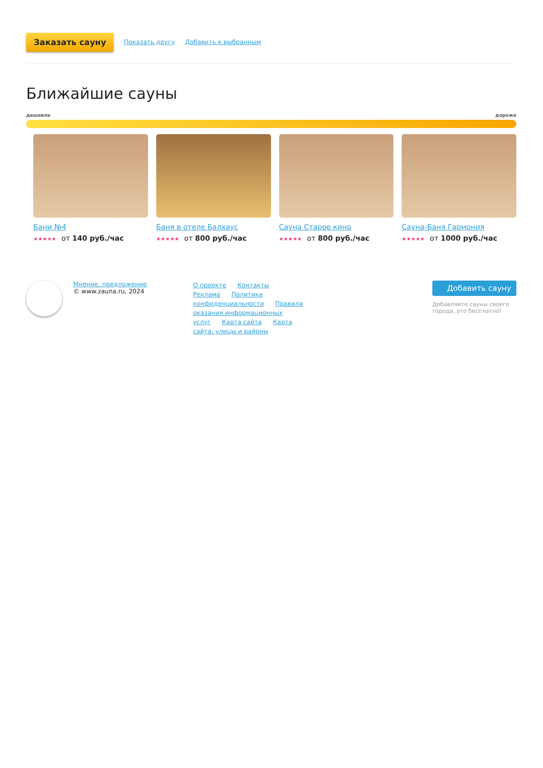Заказать сауну Показать другу Добавить к выбранным
Ближайшие сауны
дешевле дороже
Бани №4
★★★★★ от 140 руб./час
Баня в отеле Балхаус
★★★★★ от 800 руб./час
Сауна Старое кино
★★★★★ от 800 руб./час
Сауна-Баня Гармония
★★★★★ от 1000 руб./час
Мнение, предложение
© www.zauna.ru, 2024
О проекте Контакты Реклама Политика конфиденциальности Правила оказания информационных услуг Карта сайта Карта сайта: улицы и районы
Добавить сауну
Добавляйте сауны своего города, это бесплатно!